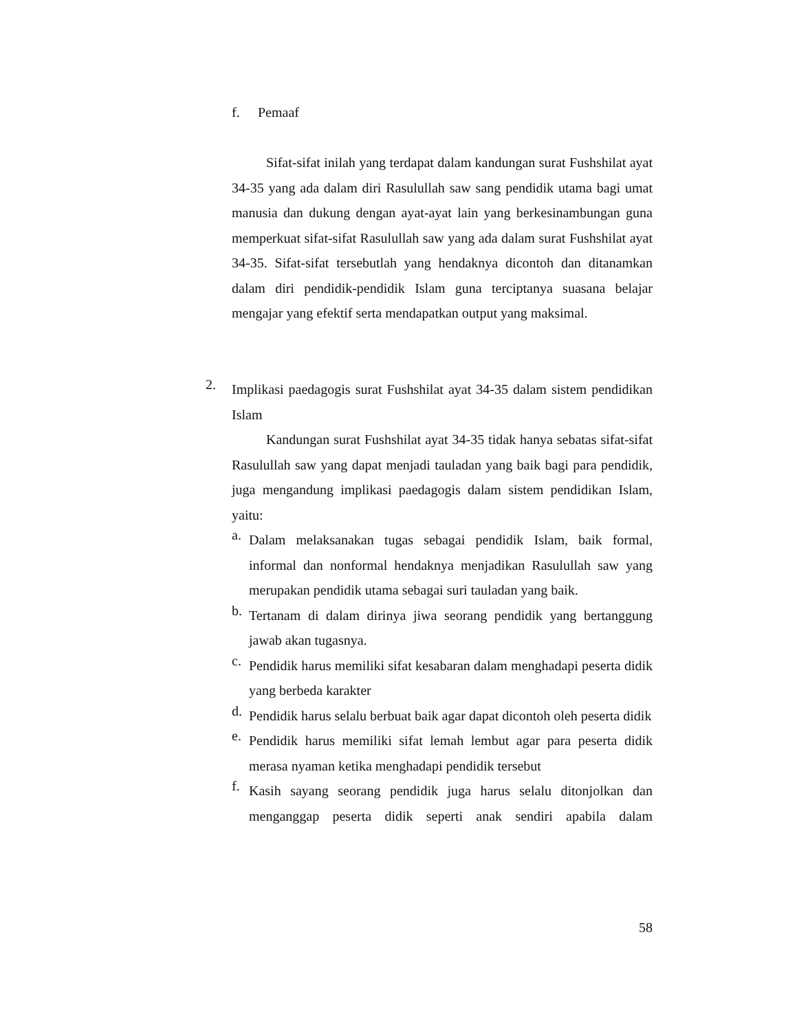f. Pemaaf
Sifat-sifat inilah yang terdapat dalam kandungan surat Fushshilat ayat 34-35 yang ada dalam diri Rasulullah saw sang pendidik utama bagi umat manusia dan dukung dengan ayat-ayat lain yang berkesinambungan guna memperkuat sifat-sifat Rasulullah saw yang ada dalam surat Fushshilat ayat 34-35. Sifat-sifat tersebutlah yang hendaknya dicontoh dan ditanamkan dalam diri pendidik-pendidik Islam guna terciptanya suasana belajar mengajar yang efektif serta mendapatkan output yang maksimal.
2.
Implikasi paedagogis surat Fushshilat ayat 34-35 dalam sistem pendidikan Islam
Kandungan surat Fushshilat ayat 34-35 tidak hanya sebatas sifat-sifat Rasulullah saw yang dapat menjadi tauladan yang baik bagi para pendidik, juga mengandung implikasi paedagogis dalam sistem pendidikan Islam, yaitu:
a.
Dalam melaksanakan tugas sebagai pendidik Islam, baik formal, informal dan nonformal hendaknya menjadikan Rasulullah saw yang merupakan pendidik utama sebagai suri tauladan yang baik.
b.
Tertanam di dalam dirinya jiwa seorang pendidik yang bertanggung jawab akan tugasnya.
c.
Pendidik harus memiliki sifat kesabaran dalam menghadapi peserta didik yang berbeda karakter
d.
Pendidik harus selalu berbuat baik agar dapat dicontoh oleh peserta didik
e.
Pendidik harus memiliki sifat lemah lembut agar para peserta didik merasa nyaman ketika menghadapi pendidik tersebut
f.
Kasih sayang seorang pendidik juga harus selalu ditonjolkan dan menganggap peserta didik seperti anak sendiri apabila dalam
58